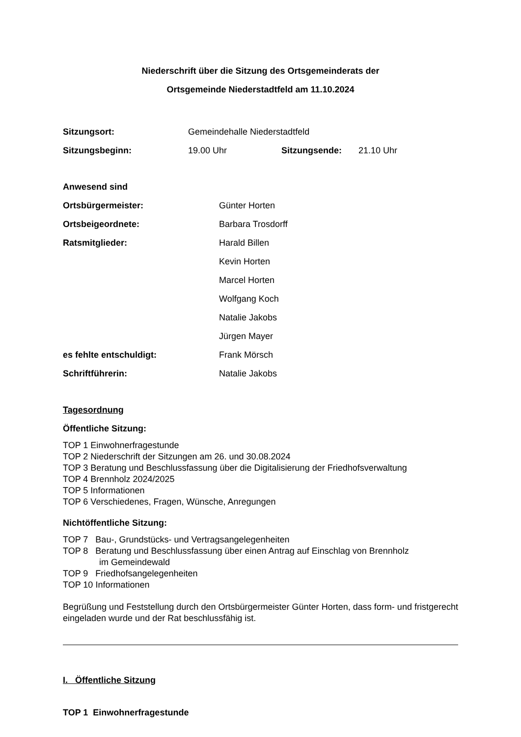Niederschrift über die Sitzung des Ortsgemeinderats der
Ortsgemeinde Niederstadtfeld am 11.10.2024
Sitzungsort: Gemeindehalle Niederstadtfeld
Sitzungsbeginn: 19.00 Uhr Sitzungsende: 21.10 Uhr
Anwesend sind
Ortsbürgermeister: Günter Horten
Ortsbeigeordnete: Barbara Trosdorff
Ratsmitglieder: Harald Billen
Kevin Horten
Marcel Horten
Wolfgang Koch
Natalie Jakobs
Jürgen Mayer
es fehlte entschuldigt: Frank Mörsch
Schriftführerin: Natalie Jakobs
Tagesordnung
Öffentliche Sitzung:
TOP 1 Einwohnerfragestunde
TOP 2 Niederschrift der Sitzungen am 26. und 30.08.2024
TOP 3 Beratung und Beschlussfassung über die Digitalisierung der Friedhofsverwaltung
TOP 4 Brennholz 2024/2025
TOP 5 Informationen
TOP 6 Verschiedenes, Fragen, Wünsche, Anregungen
Nichtöffentliche Sitzung:
TOP 7 Bau-, Grundstücks- und Vertragsangelegenheiten
TOP 8 Beratung und Beschlussfassung über einen Antrag auf Einschlag von Brennholz
im Gemeindewald
TOP 9 Friedhofsangelegenheiten
TOP 10 Informationen
Begrüßung und Feststellung durch den Ortsbürgermeister Günter Horten, dass form- und fristgerecht eingeladen wurde und der Rat beschlussfähig ist.
I. Öffentliche Sitzung
TOP 1 Einwohnerfragestunde